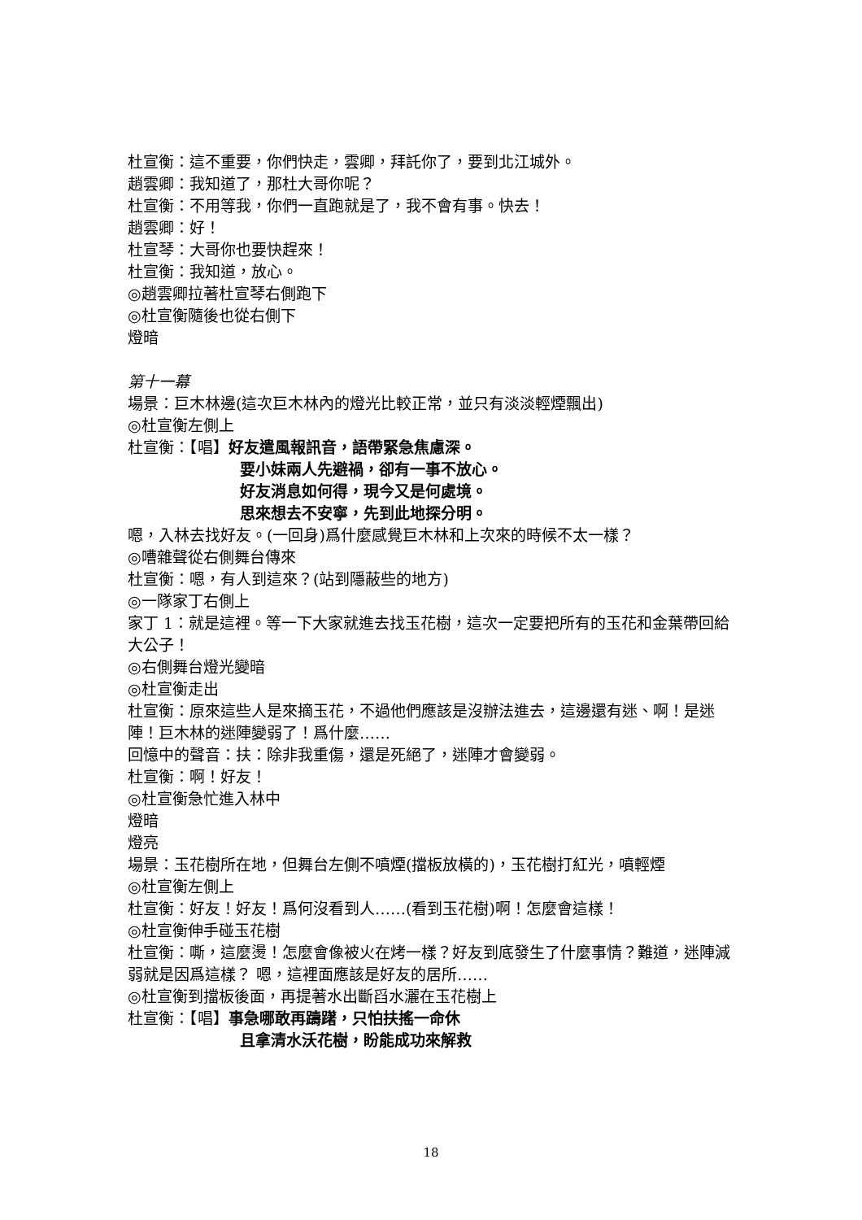杜宣衡：這不重要，你們快走，雲卿，拜託你了，要到北江城外。
趙雲卿：我知道了，那杜大哥你呢？
杜宣衡：不用等我，你們一直跑就是了，我不會有事。快去！
趙雲卿：好！
杜宣琴：大哥你也要快趕來！
杜宣衡：我知道，放心。
◎趙雲卿拉著杜宣琴右側跑下
◎杜宣衡隨後也從右側下
燈暗
第十一幕
場景：巨木林邊(這次巨木林內的燈光比較正常，並只有淡淡輕煙飄出)
◎杜宣衡左側上
杜宣衡：【唱】好友遣風報訊音，語帶緊急焦慮深。
要小妹兩人先避禍，卻有一事不放心。
好友消息如何得，現今又是何處境。
思來想去不安寧，先到此地探分明。
嗯，入林去找好友。(一回身)爲什麼感覺巨木林和上次來的時候不太一樣？
◎嘈雜聲從右側舞台傳來
杜宣衡：嗯，有人到這來？(站到隱蔽些的地方)
◎一隊家丁右側上
家丁 1：就是這裡。等一下大家就進去找玉花樹，這次一定要把所有的玉花和金葉帶回給大公子！
◎右側舞台燈光變暗
◎杜宣衡走出
杜宣衡：原來這些人是來摘玉花，不過他們應該是沒辦法進去，這邊還有迷、啊！是迷陣！巨木林的迷陣變弱了！爲什麼……
回憶中的聲音：扶：除非我重傷，還是死絕了，迷陣才會變弱。
杜宣衡：啊！好友！
◎杜宣衡急忙進入林中
燈暗
燈亮
場景：玉花樹所在地，但舞台左側不噴煙(擋板放橫的)，玉花樹打紅光，噴輕煙
◎杜宣衡左側上
杜宣衡：好友！好友！爲何沒看到人……(看到玉花樹)啊！怎麼會這樣！
◎杜宣衡伸手碰玉花樹
杜宣衡：嘶，這麼燙！怎麼會像被火在烤一樣？好友到底發生了什麼事情？難道，迷陣減弱就是因爲這樣？ 嗯，這裡面應該是好友的居所……
◎杜宣衡到擋板後面，再提著水出斷舀水灑在玉花樹上
杜宣衡：【唱】事急哪敢再躊躇，只怕扶搖一命休
且拿清水沃花樹，盼能成功來解救
18